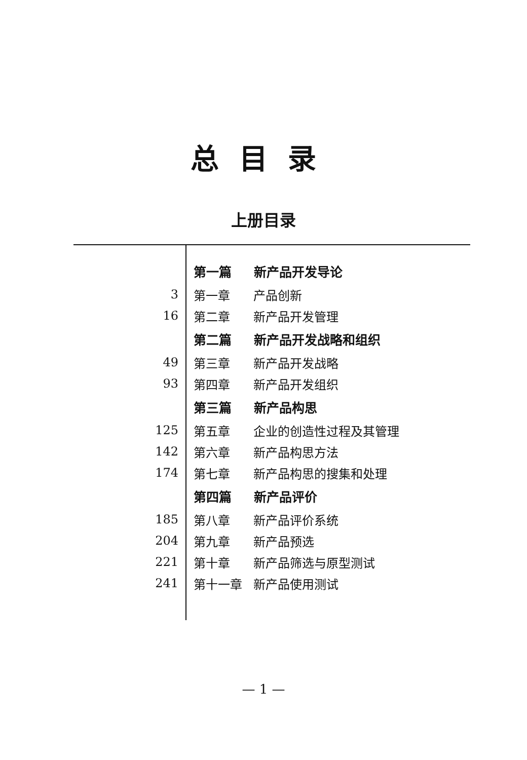总目录
上册目录
| | 第一篇 新产品开发导论 |
| 3 | 第一章 产品创新 |
| 16 | 第二章 新产品开发管理 |
| | 第二篇 新产品开发战略和组织 |
| 49 | 第三章 新产品开发战略 |
| 93 | 第四章 新产品开发组织 |
| | 第三篇 新产品构思 |
| 125 | 第五章 企业的创造性过程及其管理 |
| 142 | 第六章 新产品构思方法 |
| 174 | 第七章 新产品构思的搜集和处理 |
| | 第四篇 新产品评价 |
| 185 | 第八章 新产品评价系统 |
| 204 | 第九章 新产品预选 |
| 221 | 第十章 新产品筛选与原型测试 |
| 241 | 第十一章 新产品使用测试 |
— 1 —